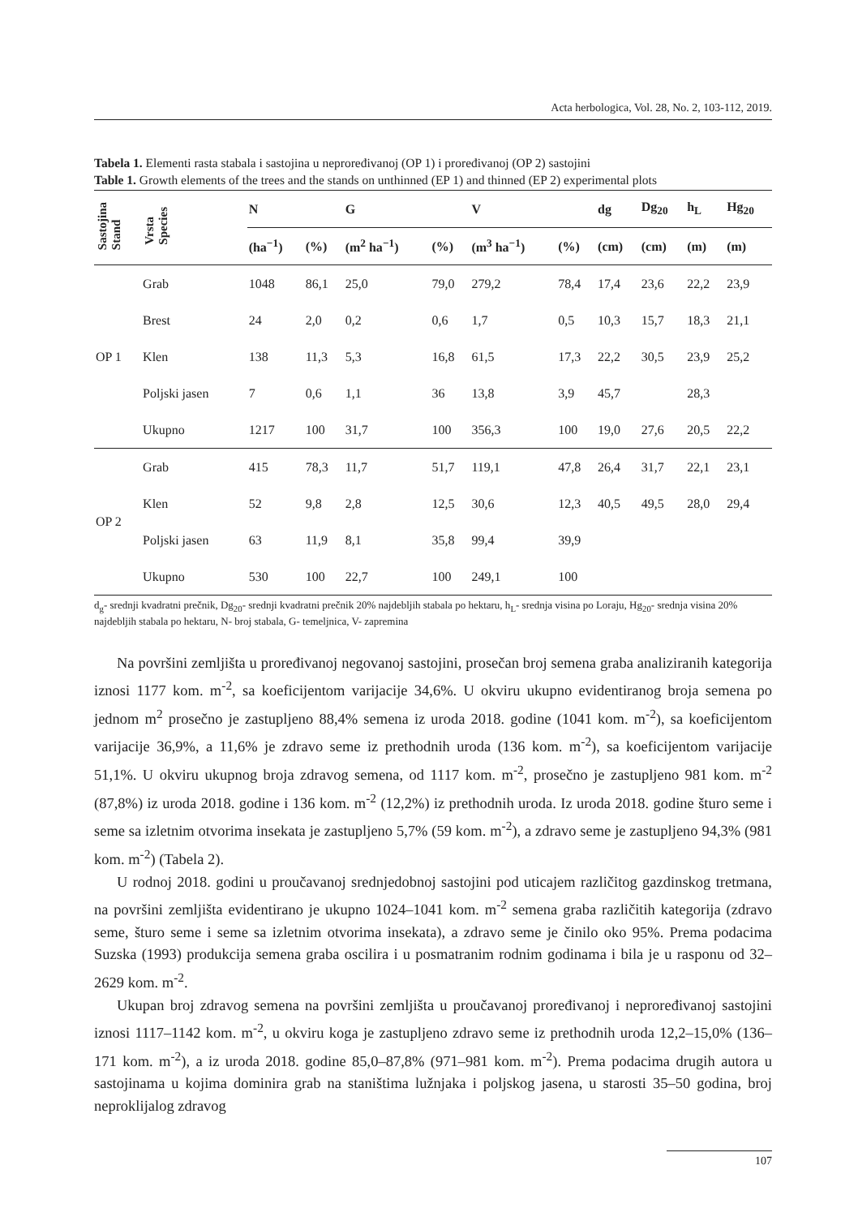Acta herbologica, Vol. 28, No. 2, 103-112, 2019.
Tabela 1. Elementi rasta stabala i sastojina u neproređivanoj (OP 1) i proređivanoj (OP 2) sastojini
Table 1. Growth elements of the trees and the stands on unthinned (EP 1) and thinned (EP 2) experimental plots
| Sastojina Stand | Vrsta Species | N | | G | | V | | dg | Dg<sub>20</sub> | h<sub>L</sub> | Hg<sub>20</sub> |
| --- | --- | --- | --- | --- | --- | --- | --- | --- | --- | --- | --- |
| | | (ha<sup>−1</sup>) | (%) | (m<sup>2</sup> ha<sup>−1</sup>) | (%) | (m<sup>3</sup> ha<sup>−1</sup>) | (%) | (cm) | (cm) | (m) | (m) |
| OP 1 | Grab | 1048 | 86,1 | 25,0 | 79,0 | 279,2 | 78,4 | 17,4 | 23,6 | 22,2 | 23,9 |
| | Brest | 24 | 2,0 | 0,2 | 0,6 | 1,7 | 0,5 | 10,3 | 15,7 | 18,3 | 21,1 |
| | Klen | 138 | 11,3 | 5,3 | 16,8 | 61,5 | 17,3 | 22,2 | 30,5 | 23,9 | 25,2 |
| | Poljski jasen | 7 | 0,6 | 1,1 | 36 | 13,8 | 3,9 | 45,7 | | 28,3 | |
| | Ukupno | 1217 | 100 | 31,7 | 100 | 356,3 | 100 | 19,0 | 27,6 | 20,5 | 22,2 |
| OP 2 | Grab | 415 | 78,3 | 11,7 | 51,7 | 119,1 | 47,8 | 26,4 | 31,7 | 22,1 | 23,1 |
| | Klen | 52 | 9,8 | 2,8 | 12,5 | 30,6 | 12,3 | 40,5 | 49,5 | 28,0 | 29,4 |
| | Poljski jasen | 63 | 11,9 | 8,1 | 35,8 | 99,4 | 39,9 | | | | |
| | Ukupno | 530 | 100 | 22,7 | 100 | 249,1 | 100 | | | | |
d<sub>g</sub>- srednji kvadratni prečnik, Dg<sub>20</sub>- srednji kvadratni prečnik 20% najdebljih stabala po hektaru, h<sub>L</sub>- srednja visina po Loraju, Hg<sub>20</sub>- srednja visina 20% najdebljih stabala po hektaru, N- broj stabala, G- temeljnica, V- zapremina
Na površini zemljišta u proređivanoj negovanoj sastojini, prosečan broj semena graba analiziranih kategorija iznosi 1177 kom. m<sup>-2</sup>, sa koeficijentom varijacije 34,6%. U okviru ukupno evidentiranog broja semena po jednom m<sup>2</sup> prosečno je zastupljeno 88,4% semena iz uroda 2018. godine (1041 kom. m<sup>-2</sup>), sa koeficijentom varijacije 36,9%, a 11,6% je zdravo seme iz prethodnih uroda (136 kom. m<sup>-2</sup>), sa koeficijentom varijacije 51,1%. U okviru ukupnog broja zdravog semena, od 1117 kom. m<sup>-2</sup>, prosečno je zastupljeno 981 kom. m<sup>-2</sup> (87,8%) iz uroda 2018. godine i 136 kom. m<sup>-2</sup> (12,2%) iz prethodnih uroda. Iz uroda 2018. godine šturo seme i seme sa izletnim otvorima insekata je zastupljeno 5,7% (59 kom. m<sup>-2</sup>), a zdravo seme je zastupljeno 94,3% (981 kom. m<sup>-2</sup>) (Tabela 2).
U rodnoj 2018. godini u proučavanoj srednjedobnoj sastojini pod uticajem različitog gazdinskog tretmana, na površini zemljišta evidentirano je ukupno 1024–1041 kom. m<sup>-2</sup> semena graba različitih kategorija (zdravo seme, šturo seme i seme sa izletnim otvorima insekata), a zdravo seme je činilo oko 95%. Prema podacima Suzska (1993) produkcija semena graba oscilira i u posmatranim rodnim godinama i bila je u rasponu od 32–2629 kom. m<sup>-2</sup>.
Ukupan broj zdravog semena na površini zemljišta u proučavanoj proređivanoj i neproređivanoj sastojini iznosi 1117–1142 kom. m<sup>-2</sup>, u okviru koga je zastupljeno zdravo seme iz prethodnih uroda 12,2–15,0% (136–171 kom. m<sup>-2</sup>), a iz uroda 2018. godine 85,0–87,8% (971–981 kom. m<sup>-2</sup>). Prema podacima drugih autora u sastojinama u kojima dominira grab na staništima lužnjaka i poljskog jasena, u starosti 35–50 godina, broj neproklijalog zdravog
107